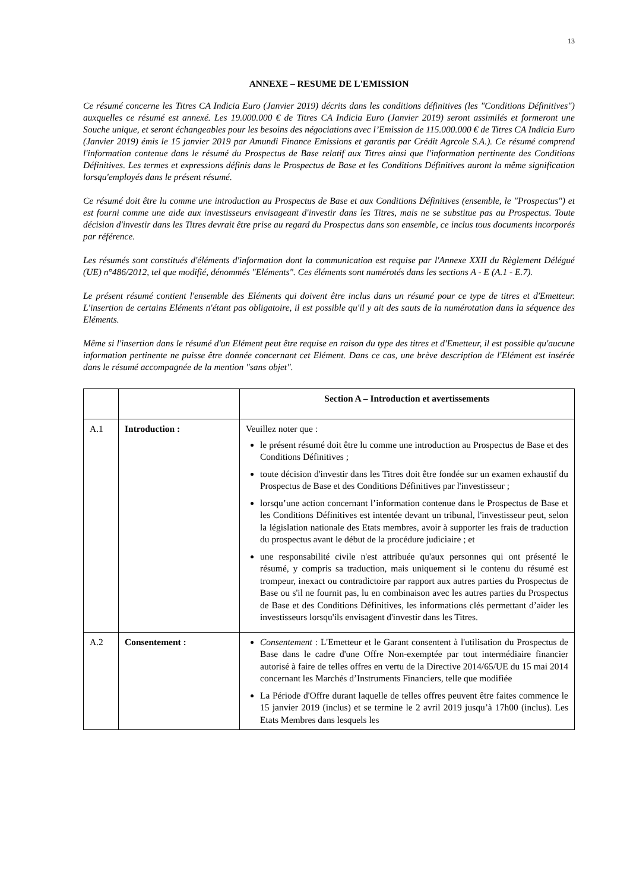13
ANNEXE – RESUME DE L'EMISSION
Ce résumé concerne les Titres CA Indicia Euro (Janvier 2019) décrits dans les conditions définitives (les "Conditions Définitives") auxquelles ce résumé est annexé. Les 19.000.000 € de Titres CA Indicia Euro (Janvier 2019) seront assimilés et formeront une Souche unique, et seront échangeables pour les besoins des négociations avec l’Emission de 115.000.000 € de Titres CA Indicia Euro (Janvier 2019) émis le 15 janvier 2019 par Amundi Finance Emissions et garantis par Crédit Agrcole S.A.). Ce résumé comprend l'information contenue dans le résumé du Prospectus de Base relatif aux Titres ainsi que l'information pertinente des Conditions Définitives. Les termes et expressions définis dans le Prospectus de Base et les Conditions Définitives auront la même signification lorsqu'employés dans le présent résumé.
Ce résumé doit être lu comme une introduction au Prospectus de Base et aux Conditions Définitives (ensemble, le "Prospectus") et est fourni comme une aide aux investisseurs envisageant d'investir dans les Titres, mais ne se substitue pas au Prospectus. Toute décision d'investir dans les Titres devrait être prise au regard du Prospectus dans son ensemble, ce inclus tous documents incorporés par référence.
Les résumés sont constitués d'éléments d'information dont la communication est requise par l'Annexe XXII du Règlement Délégué (UE) n°486/2012, tel que modifié, dénommés "Eléments". Ces éléments sont numérotés dans les sections A - E (A.1 - E.7).
Le présent résumé contient l'ensemble des Eléments qui doivent être inclus dans un résumé pour ce type de titres et d'Emetteur. L'insertion de certains Eléments n'étant pas obligatoire, il est possible qu'il y ait des sauts de la numérotation dans la séquence des Eléments.
Même si l'insertion dans le résumé d'un Elément peut être requise en raison du type des titres et d'Emetteur, il est possible qu'aucune information pertinente ne puisse être donnée concernant cet Elément. Dans ce cas, une brève description de l'Elément est insérée dans le résumé accompagnée de la mention "sans objet".
| | | Section A – Introduction et avertissements |
| A.1 | Introduction : | Veuillez noter que : le présent résumé doit être lu comme une introduction au Prospectus de Base et des Conditions Définitives ; toute décision d'investir dans les Titres doit être fondée sur un examen exhaustif du Prospectus de Base et des Conditions Définitives par l'investisseur ; lorsqu’une action concernant l’information contenue dans le Prospectus de Base et les Conditions Définitives est intentée devant un tribunal, l'investisseur peut, selon la législation nationale des Etats membres, avoir à supporter les frais de traduction du prospectus avant le début de la procédure judiciaire ; et une responsabilité civile n'est attribuée qu'aux personnes qui ont présenté le résumé, y compris sa traduction, mais uniquement si le contenu du résumé est trompeur, inexact ou contradictoire par rapport aux autres parties du Prospectus de Base ou s'il ne fournit pas, lu en combinaison avec les autres parties du Prospectus de Base et des Conditions Définitives, les informations clés permettant d’aider les investisseurs lorsqu'ils envisagent d'investir dans les Titres. |
| A.2 | Consentement : | Consentement : L'Emetteur et le Garant consentent à l'utilisation du Prospectus de Base dans le cadre d'une Offre Non-exemptée par tout intermédiaire financier autorisé à faire de telles offres en vertu de la Directive 2014/65/UE du 15 mai 2014 concernant les Marchés d’Instruments Financiers, telle que modifiée La Période d'Offre durant laquelle de telles offres peuvent être faites commence le 15 janvier 2019 (inclus) et se termine le 2 avril 2019 jusqu’à 17h00 (inclus). Les Etats Membres dans lesquels les |